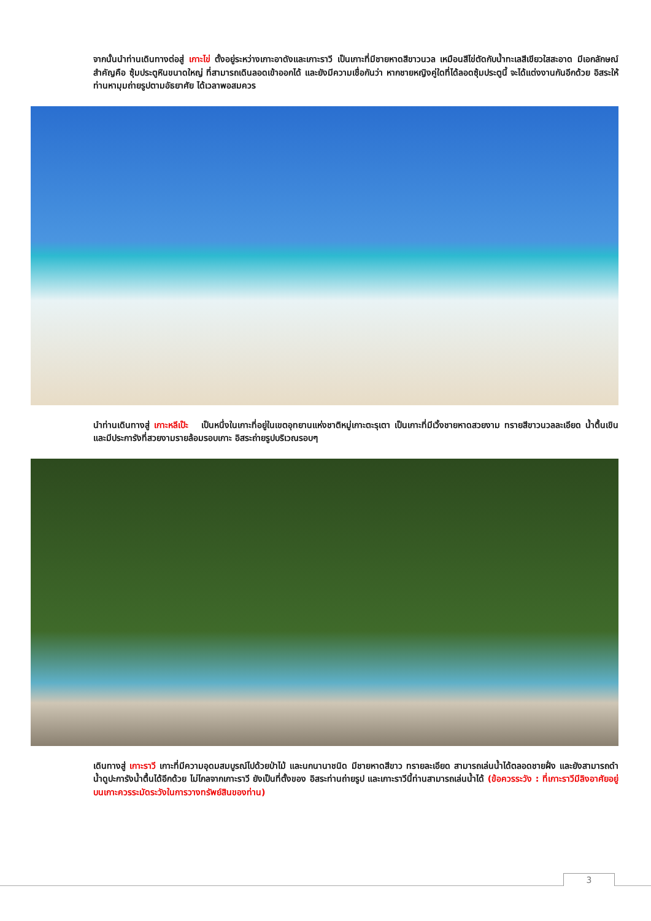จากนั้นนำท่านเดินทางต่อสู่ เกาะไข่ ตั้งอยู่ระหว่างเกาะอาดังและเกาะราวี เป็นเกาะที่มีชายหาดสีขาวนวล เหมือนสีไข่ตัดกับน้ำทะเลสีเขียวใสสะอาด มีเอกลักษณ์สำคัญคือ ซุ้มประตูหินขนาดใหญ่ ที่สามารถเดินลอดเข้าออกได้ และยังมีความเชื่อกันว่า หากชายหญิงคู่ใดที่ได้ลอดซุ้มประตูนี้ จะได้แต่งงานกันอีกด้วย อิสระให้ท่านหามุมถ่ายรูปตามอัธยาศัย ได้เวลาพอสมควร
นำท่านเดินทางสู่ เกาะหลีเป๊ะ เป็นหนึ่งในเกาะที่อยู่ในเขตอุทยานแห่งชาติหมู่เกาะตะรุเตา เป็นเกาะที่มีเวิ้งชายหาดสวยงาม ทรายสีขาวนวลละเอียด น้ำตื้นเขิน และมีประการังที่สวยงามรายล้อมรอบเกาะ อิสระถ่ายรูปบริเวณรอบๆ
เดินทางสู่ เกาะราวี เกาะที่มีความอุดมสมบูรณ์ไปด้วยป่าไม้ และนกนานาชนิด มีชายหาดสีขาว ทรายละเอียด สามารถเล่นน้ำได้ตลอดชายฝั่ง และยังสามารถดำน้ำดูปะการังน้ำตื้นได้อีกด้วย ไม่ไกลจากเกาะราวี ยังเป็นที่ตั้งของ อิสระท่านถ่ายรูป และเกาะราวีนี้ท่านสามารถเล่นน้ำได้ (ข้อควรระวัง : ที่เกาะราวีมีลิงอาศัยอยู่บนเกาะควรระมัดระวังในการวางทรัพย์สินของท่าน)
3